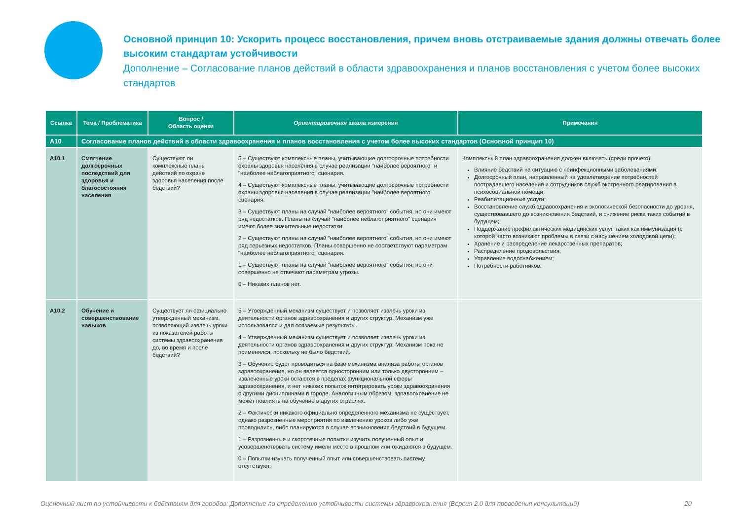Основной принцип 10: Ускорить процесс восстановления, причем вновь отстраиваемые здания должны отвечать более высоким стандартам устойчивости
Дополнение – Согласование планов действий в области здравоохранения и планов восстановления с учетом более высоких стандартов
| Ссылка | Тема / Проблематика | Вопрос / Область оценки | Ориентировочная шкала измерения | Примечания |
| --- | --- | --- | --- | --- |
| A10 | Согласование планов действий в области здравоохранения и планов восстановления с учетом более высоких стандартов (Основной принцип 10) | | | |
| A10.1 | Смягчение долгосрочных последствий для здоровья и благосостояния населения | Существуют ли комплексные планы действий по охране здоровья населения после бедствий? | 5 – Существуют комплексные планы, учитывающие долгосрочные потребности охраны здоровья населения в случае реализации "наиболее вероятного" и "наиболее неблагоприятного" сценария. 4 – Существуют комплексные планы, учитывающие долгосрочные потребности охраны здоровья населения в случае реализации "наиболее вероятного" сценария. 3 – Существуют планы на случай "наиболее вероятного" события, но они имеют ряд недостатков. Планы на случай "наиболее неблагоприятного" сценария имеют более значительные недостатки. 2 – Существуют планы на случай "наиболее вероятного" события, но они имеют ряд серьезных недостатков. Планы совершенно не соответствуют параметрам "наиболее неблагоприятного" сценария. 1 – Существуют планы на случай "наиболее вероятного" события, но они совершенно не отвечают параметрам угрозы. 0 – Никаких планов нет. | Комплексный план здравоохранения должен включать (среди прочего): Влияние бедствий на ситуацию с неинфекционными заболеваниями; Долгосрочный план, направленный на удовлетворение потребностей пострадавшего населения и сотрудников служб экстренного реагирования в психосоциальной помощи; Реабилитационные услуги; Восстановление служб здравоохранения и экологической безопасности до уровня, существовавшего до возникновения бедствий, и снижение риска таких событий в будущем; Поддержание профилактических медицинских услуг, таких как иммунизация (с которой часто возникают проблемы в связи с нарушением холодовой цепи); Хранение и распределение лекарственных препаратов; Распределение продовольствия; Управление водоснабжением; Потребности работников. |
| A10.2 | Обучение и совершенствование навыков | Существует ли официально утвержденный механизм, позволяющий извлечь уроки из показателей работы системы здравоохранения до, во время и после бедствий? | 5 – Утвержденный механизм существует и позволяет извлечь уроки из деятельности органов здравоохранения и других структур. Механизм уже использовался и дал осязаемые результаты. 4 – Утвержденный механизм существует и позволяет извлечь уроки из деятельности органов здравоохранения и других структур. Механизм пока не применялся, поскольку не было бедствий. 3 – Обучение будет проводиться на базе механизма анализа работы органов здравоохранения, но он является односторонним или только двусторонним – извлеченные уроки остаются в пределах функциональной сферы здравоохранения, и нет никаких попыток интегрировать уроки здравоохранения с другими дисциплинами в городе. Аналогичным образом, здравоохранение не может повлиять на обучение в других отраслях. 2 – Фактически никакого официально определенного механизма не существует, однако разрозненные мероприятия по извлечению уроков либо уже проводились, либо планируются в случае возникновения бедствий в будущем. 1 – Разрозненные и скоротечные попытки изучить полученный опыт и усовершенствовать систему имели место в прошлом или ожидаются в будущем. 0 – Попытки изучать полученный опыт или совершенствовать систему отсутствуют. | |
Оценочный лист по устойчивости к бедствиям для городов: Дополнение по определению устойчивости системы здравоохранения (Версия 2.0 для проведения консультаций) 20